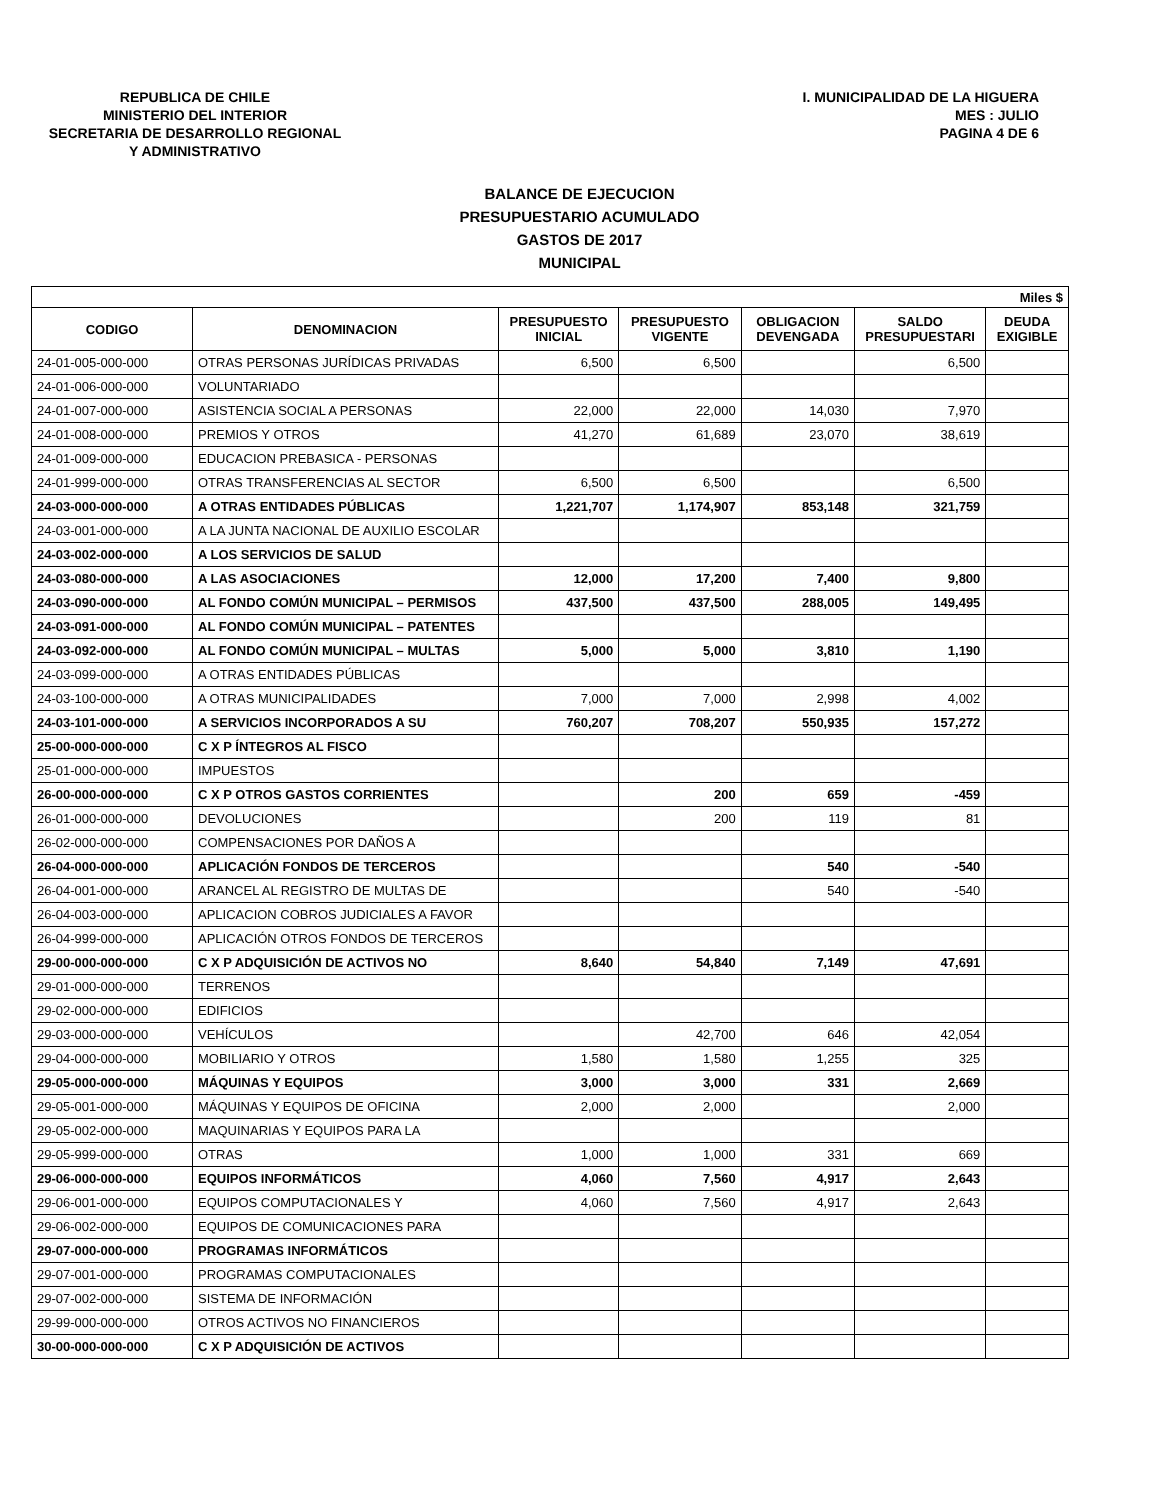REPUBLICA DE CHILE
MINISTERIO DEL INTERIOR
SECRETARIA DE DESARROLLO REGIONAL
Y ADMINISTRATIVO
I. MUNICIPALIDAD DE LA HIGUERA
MES : JULIO
PAGINA 4 DE 6
BALANCE DE EJECUCION
PRESUPUESTARIO ACUMULADO
GASTOS DE 2017
MUNICIPAL
| Miles $ | | | | | | |
| --- | --- | --- | --- | --- | --- | --- |
| CODIGO | DENOMINACION | PRESUPUESTO INICIAL | PRESUPUESTO VIGENTE | OBLIGACION DEVENGADA | SALDO PRESUPUESTARI | DEUDA EXIGIBLE |
| 24-01-005-000-000 | OTRAS PERSONAS JURÍDICAS PRIVADAS | 6,500 | 6,500 | | 6,500 | |
| 24-01-006-000-000 | VOLUNTARIADO | | | | | |
| 24-01-007-000-000 | ASISTENCIA SOCIAL A PERSONAS | 22,000 | 22,000 | 14,030 | 7,970 | |
| 24-01-008-000-000 | PREMIOS Y OTROS | 41,270 | 61,689 | 23,070 | 38,619 | |
| 24-01-009-000-000 | EDUCACION PREBASICA - PERSONAS | | | | | |
| 24-01-999-000-000 | OTRAS TRANSFERENCIAS AL SECTOR | 6,500 | 6,500 | | 6,500 | |
| 24-03-000-000-000 | A OTRAS ENTIDADES PÚBLICAS | 1,221,707 | 1,174,907 | 853,148 | 321,759 | |
| 24-03-001-000-000 | A LA JUNTA NACIONAL DE AUXILIO ESCOLAR | | | | | |
| 24-03-002-000-000 | A LOS SERVICIOS DE SALUD | | | | | |
| 24-03-080-000-000 | A LAS ASOCIACIONES | 12,000 | 17,200 | 7,400 | 9,800 | |
| 24-03-090-000-000 | AL FONDO COMÚN MUNICIPAL – PERMISOS | 437,500 | 437,500 | 288,005 | 149,495 | |
| 24-03-091-000-000 | AL FONDO COMÚN MUNICIPAL – PATENTES | | | | | |
| 24-03-092-000-000 | AL FONDO COMÚN MUNICIPAL – MULTAS | 5,000 | 5,000 | 3,810 | 1,190 | |
| 24-03-099-000-000 | A OTRAS ENTIDADES PÚBLICAS | | | | | |
| 24-03-100-000-000 | A OTRAS MUNICIPALIDADES | 7,000 | 7,000 | 2,998 | 4,002 | |
| 24-03-101-000-000 | A SERVICIOS INCORPORADOS A SU | 760,207 | 708,207 | 550,935 | 157,272 | |
| 25-00-000-000-000 | C X P ÍNTEGROS AL FISCO | | | | | |
| 25-01-000-000-000 | IMPUESTOS | | | | | |
| 26-00-000-000-000 | C X P OTROS GASTOS CORRIENTES | | 200 | 659 | -459 | |
| 26-01-000-000-000 | DEVOLUCIONES | | 200 | 119 | 81 | |
| 26-02-000-000-000 | COMPENSACIONES POR DAÑOS A | | | | | |
| 26-04-000-000-000 | APLICACIÓN FONDOS DE TERCEROS | | | 540 | -540 | |
| 26-04-001-000-000 | ARANCEL AL REGISTRO DE MULTAS DE | | | 540 | -540 | |
| 26-04-003-000-000 | APLICACION COBROS JUDICIALES A FAVOR | | | | | |
| 26-04-999-000-000 | APLICACIÓN OTROS FONDOS DE TERCEROS | | | | | |
| 29-00-000-000-000 | C X P ADQUISICIÓN DE ACTIVOS NO | 8,640 | 54,840 | 7,149 | 47,691 | |
| 29-01-000-000-000 | TERRENOS | | | | | |
| 29-02-000-000-000 | EDIFICIOS | | | | | |
| 29-03-000-000-000 | VEHÍCULOS | | 42,700 | 646 | 42,054 | |
| 29-04-000-000-000 | MOBILIARIO Y OTROS | 1,580 | 1,580 | 1,255 | 325 | |
| 29-05-000-000-000 | MÁQUINAS Y EQUIPOS | 3,000 | 3,000 | 331 | 2,669 | |
| 29-05-001-000-000 | MÁQUINAS Y EQUIPOS DE OFICINA | 2,000 | 2,000 | | 2,000 | |
| 29-05-002-000-000 | MAQUINARIAS Y EQUIPOS PARA LA | | | | | |
| 29-05-999-000-000 | OTRAS | 1,000 | 1,000 | 331 | 669 | |
| 29-06-000-000-000 | EQUIPOS INFORMÁTICOS | 4,060 | 7,560 | 4,917 | 2,643 | |
| 29-06-001-000-000 | EQUIPOS COMPUTACIONALES Y | 4,060 | 7,560 | 4,917 | 2,643 | |
| 29-06-002-000-000 | EQUIPOS DE COMUNICACIONES PARA | | | | | |
| 29-07-000-000-000 | PROGRAMAS INFORMÁTICOS | | | | | |
| 29-07-001-000-000 | PROGRAMAS COMPUTACIONALES | | | | | |
| 29-07-002-000-000 | SISTEMA DE INFORMACIÓN | | | | | |
| 29-99-000-000-000 | OTROS ACTIVOS NO FINANCIEROS | | | | | |
| 30-00-000-000-000 | C X P ADQUISICIÓN DE ACTIVOS | | | | | |